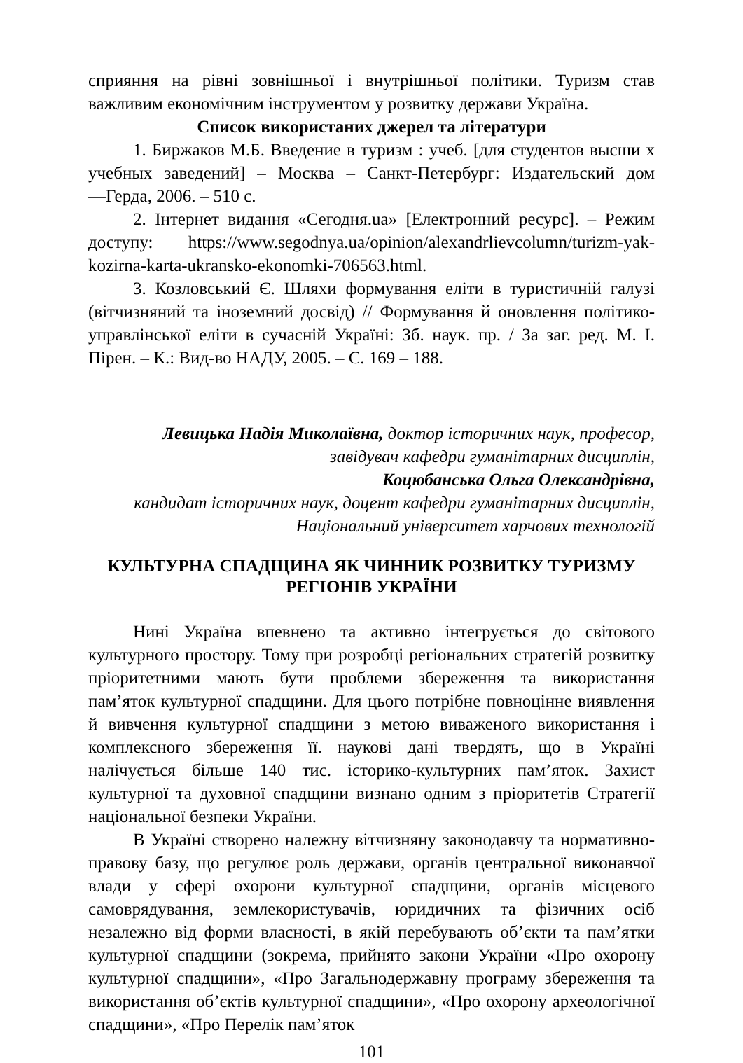сприяння на рівні зовнішньої і внутрішньої політики. Туризм став важливим економічним інструментом у розвитку держави Україна.
Список використаних джерел та літератури
1. Биржаков М.Б. Введение в туризм : учеб. [для студентов высши х учебных заведений] – Москва – Санкт-Петербург: Издательский дом ―Герда, 2006. – 510 с.
2. Інтернет видання «Сегодня.ua» [Електронний ресурс]. – Режим доступу: https://www.segodnya.ua/opinion/alexandrlievcolumn/turizm-yak-kozirna-karta-ukransko-ekonomki-706563.html.
3. Козловський Є. Шляхи формування еліти в туристичній галузі (вітчизняний та іноземний досвід) // Формування й оновлення політико-управлінської еліти в сучасній Україні: Зб. наук. пр. / За заг. ред. М. І. Пірен. – К.: Вид-во НАДУ, 2005. – С. 169 – 188.
Левицька Надія Миколаївна, доктор історичних наук, професор,
завідувач кафедри гуманітарних дисциплін,
Коцюбанська Ольга Олександрівна,
кандидат історичних наук, доцент кафедри гуманітарних дисциплін,
Національний університет харчових технологій
КУЛЬТУРНА СПАДЩИНА ЯК ЧИННИК РОЗВИТКУ ТУРИЗМУ РЕГІОНІВ УКРАЇНИ
Нині Україна впевнено та активно інтегрується до світового культурного простору. Тому при розробці регіональних стратегій розвитку пріоритетними мають бути проблеми збереження та використання пам’яток культурної спадщини. Для цього потрібне повноцінне виявлення й вивчення культурної спадщини з метою виваженого використання і комплексного збереження її. наукові дані твердять, що в Україні налічується більше 140 тис. історико-культурних пам’яток. Захист культурної та духовної спадщини визнано одним з пріоритетів Стратегії національної безпеки України.
В Україні створено належну вітчизняну законодавчу та нормативно-правову базу, що регулює роль держави, органів центральної виконавчої влади у сфері охорони культурної спадщини, органів місцевого самоврядування, землекористувачів, юридичних та фізичних осіб незалежно від форми власності, в якій перебувають об’єкти та пам’ятки культурної спадщини (зокрема, прийнято закони України «Про охорону культурної спадщини», «Про Загальнодержавну програму збереження та використання об’єктів культурної спадщини», «Про охорону археологічної спадщини», «Про Перелік пам’яток
101